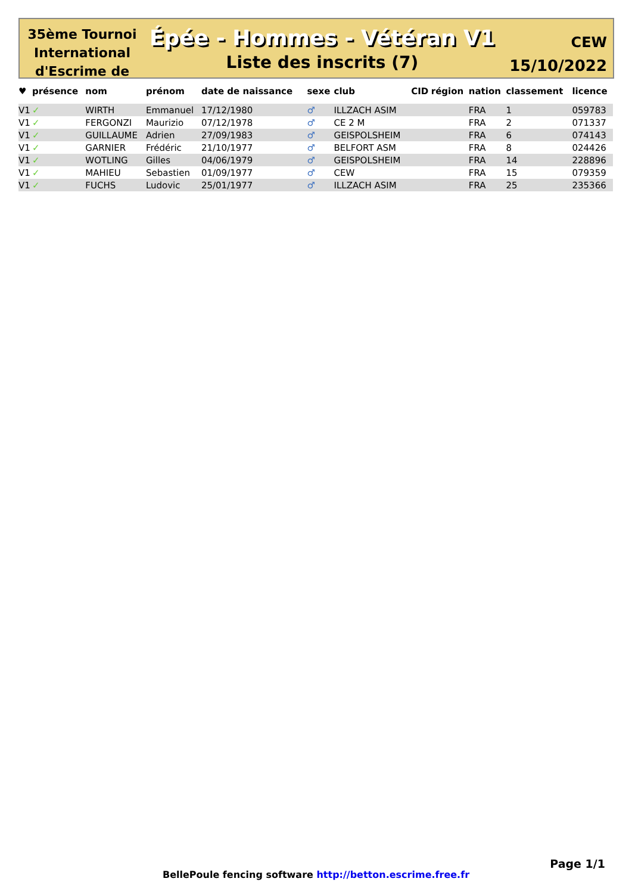35ème Tournoi International d'Escrime de
Épée - Hommes - Vétéran V1
Liste des inscrits (7)
CEW
15/10/2022
| ♥ | présence | nom | prénom | date de naissance | sexe | club | CID | région | nation | classement | licence |
| --- | --- | --- | --- | --- | --- | --- | --- | --- | --- | --- | --- |
| V1 | ✓ | WIRTH | Emmanuel | 17/12/1980 | ♂ | ILLZACH ASIM | | | FRA | 1 | 059783 |
| V1 | ✓ | FERGONZI | Maurizio | 07/12/1978 | ♂ | CE 2 M | | | FRA | 2 | 071337 |
| V1 | ✓ | GUILLAUME | Adrien | 27/09/1983 | ♂ | GEISPOLSHEIM | | | FRA | 6 | 074143 |
| V1 | ✓ | GARNIER | Frédéric | 21/10/1977 | ♂ | BELFORT ASM | | | FRA | 8 | 024426 |
| V1 | ✓ | WOTLING | Gilles | 04/06/1979 | ♂ | GEISPOLSHEIM | | | FRA | 14 | 228896 |
| V1 | ✓ | MAHIEU | Sebastien | 01/09/1977 | ♂ | CEW | | | FRA | 15 | 079359 |
| V1 | ✓ | FUCHS | Ludovic | 25/01/1977 | ♂ | ILLZACH ASIM | | | FRA | 25 | 235366 |
Page 1/1
BellePoule fencing software http://betton.escrime.free.fr